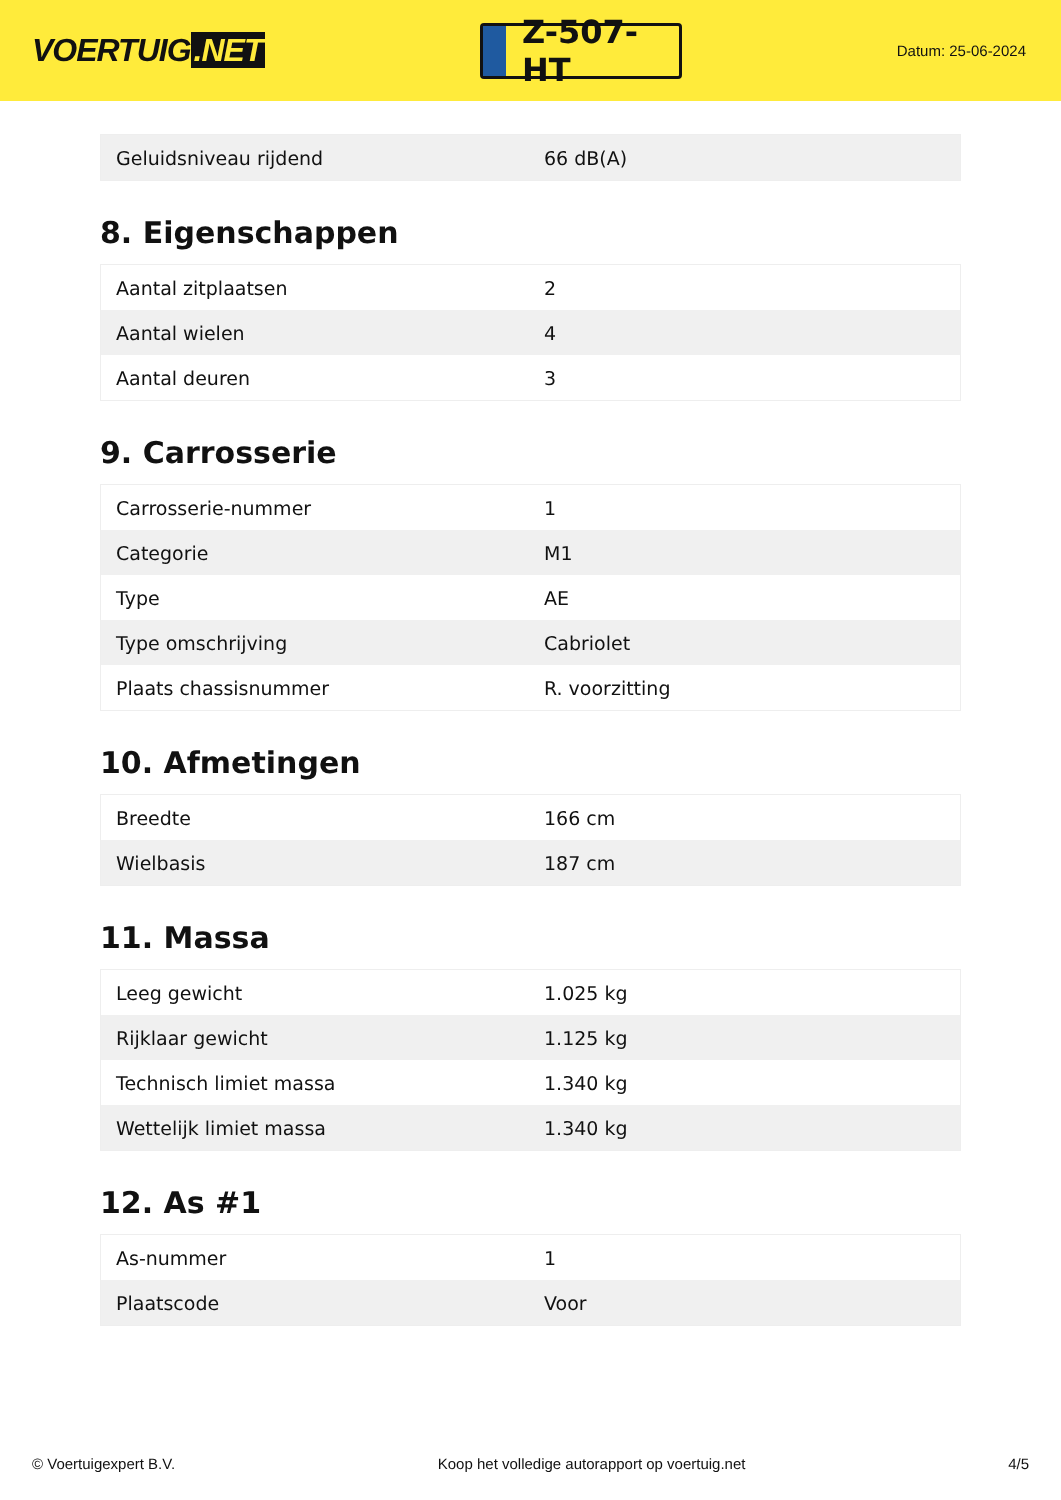VOERTUIG.NET
Z-507-HT
Datum: 25-06-2024
| Geluidsniveau rijdend | 66 dB(A) |
8. Eigenschappen
| Aantal zitplaatsen | 2 |
| Aantal wielen | 4 |
| Aantal deuren | 3 |
9. Carrosserie
| Carrosserie-nummer | 1 |
| Categorie | M1 |
| Type | AE |
| Type omschrijving | Cabriolet |
| Plaats chassisnummer | R. voorzitting |
10. Afmetingen
| Breedte | 166 cm |
| Wielbasis | 187 cm |
11. Massa
| Leeg gewicht | 1.025 kg |
| Rijklaar gewicht | 1.125 kg |
| Technisch limiet massa | 1.340 kg |
| Wettelijk limiet massa | 1.340 kg |
12. As #1
| As-nummer | 1 |
| Plaatscode | Voor |
© Voertuigexpert B.V. Koop het volledige autorapport op voertuig.net 4/5